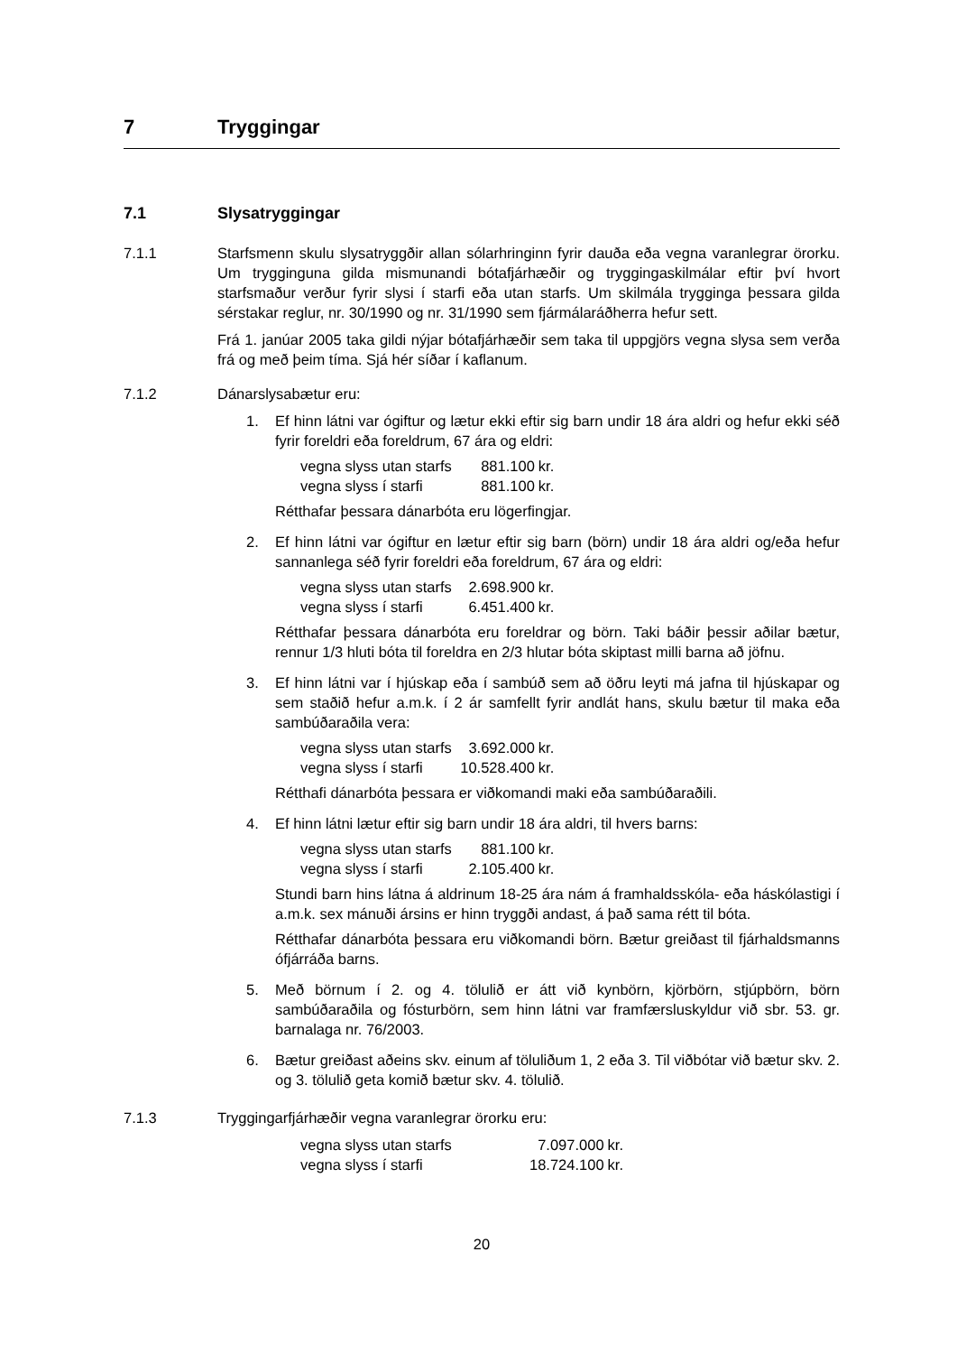7 Tryggingar
7.1 Slysatryggingar
7.1.1 Starfsmenn skulu slysatryggðir allan sólarhringinn fyrir dauða eða vegna varanlegrar örorku. Um trygginguna gilda mismunandi bótafjárhæðir og tryggingaskilmálar eftir því hvort starfsmaður verður fyrir slysi í starfi eða utan starfs. Um skilmála trygginga þessara gilda sérstakar reglur, nr. 30/1990 og nr. 31/1990 sem fjármálaráðherra hefur sett.
Frá 1. janúar 2005 taka gildi nýjar bótafjárhæðir sem taka til uppgjörs vegna slysa sem verða frá og með þeim tíma. Sjá hér síðar í kaflanum.
7.1.2 Dánarslysabætur eru:
1. Ef hinn látni var ógiftur og lætur ekki eftir sig barn undir 18 ára aldri og hefur ekki séð fyrir foreldri eða foreldrum, 67 ára og eldri:
| vegna slyss utan starfs | 881.100 | kr. |
| vegna slyss í starfi | 881.100 | kr. |
Rétthafar þessara dánarbóta eru lögerfingjar.
2. Ef hinn látni var ógiftur en lætur eftir sig barn (börn) undir 18 ára aldri og/eða hefur sannanlega séð fyrir foreldri eða foreldrum, 67 ára og eldri:
| vegna slyss utan starfs | 2.698.900 | kr. |
| vegna slyss í starfi | 6.451.400 | kr. |
Rétthafar þessara dánarbóta eru foreldrar og börn. Taki báðir þessir aðilar bætur, rennur 1/3 hluti bóta til foreldra en 2/3 hlutar bóta skiptast milli barna að jöfnu.
3. Ef hinn látni var í hjúskap eða í sambúð sem að öðru leyti má jafna til hjúskapar og sem staðið hefur a.m.k. í 2 ár samfellt fyrir andlát hans, skulu bætur til maka eða sambúðaraðila vera:
| vegna slyss utan starfs | 3.692.000 | kr. |
| vegna slyss í starfi | 10.528.400 | kr. |
Rétthafi dánarbóta þessara er viðkomandi maki eða sambúðaraðili.
4. Ef hinn látni lætur eftir sig barn undir 18 ára aldri, til hvers barns:
| vegna slyss utan starfs | 881.100 | kr. |
| vegna slyss í starfi | 2.105.400 | kr. |
Stundi barn hins látna á aldrinum 18-25 ára nám á framhaldsskóla- eða háskólastigi í a.m.k. sex mánuði ársins er hinn tryggði andast, á það sama rétt til bóta.
Rétthafar dánarbóta þessara eru viðkomandi börn. Bætur greiðast til fjárhaldsmanns ófjárráða barns.
5. Með börnum í 2. og 4. tölulið er átt við kynbörn, kjörbörn, stjúpbörn, börn sambúðaraðila og fósturbörn, sem hinn látni var framfærsluskyldur við sbr. 53. gr. barnalaga nr. 76/2003.
6. Bætur greiðast aðeins skv. einum af töluliðum 1, 2 eða 3. Til viðbótar við bætur skv. 2. og 3. tölulið geta komið bætur skv. 4. tölulið.
7.1.3 Tryggingarfjárhæðir vegna varanlegrar örorku eru:
| vegna slyss utan starfs | 7.097.000 | kr. |
| vegna slyss í starfi | 18.724.100 | kr. |
20